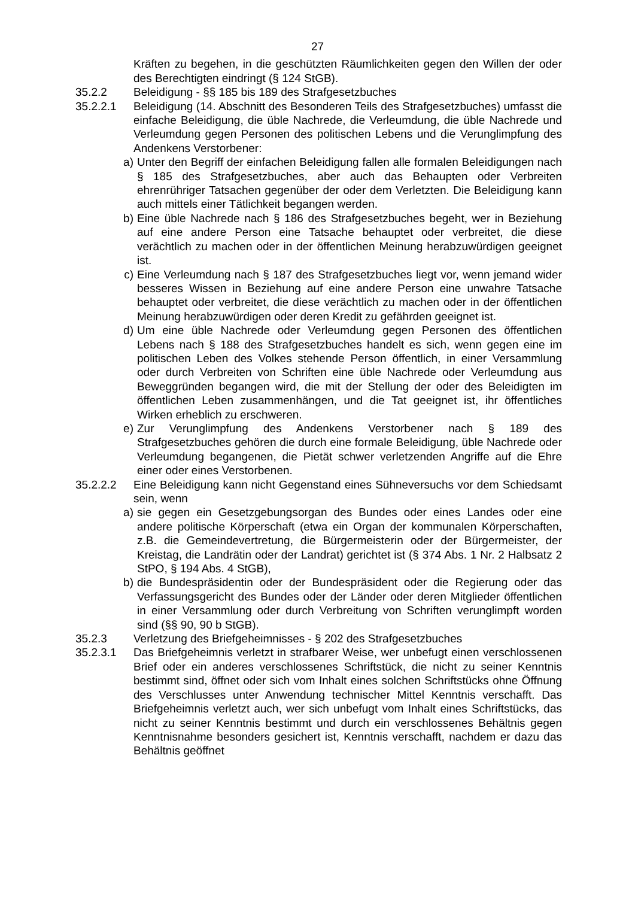27
Kräften zu begehen, in die geschützten Räumlichkeiten gegen den Willen der oder des Berechtigten eindringt (§ 124 StGB).
35.2.2 Beleidigung - §§ 185 bis 189 des Strafgesetzbuches
35.2.2.1 Beleidigung (14. Abschnitt des Besonderen Teils des Strafgesetzbuches) umfasst die einfache Beleidigung, die üble Nachrede, die Verleumdung, die üble Nachrede und Verleumdung gegen Personen des politischen Lebens und die Verunglimpfung des Andenkens Verstorbener:
a) Unter den Begriff der einfachen Beleidigung fallen alle formalen Beleidigungen nach § 185 des Strafgesetzbuches, aber auch das Behaupten oder Verbreiten ehrenrühriger Tatsachen gegenüber der oder dem Verletzten. Die Beleidigung kann auch mittels einer Tätlichkeit begangen werden.
b) Eine üble Nachrede nach § 186 des Strafgesetzbuches begeht, wer in Beziehung auf eine andere Person eine Tatsache behauptet oder verbreitet, die diese verächtlich zu machen oder in der öffentlichen Meinung herabzuwürdigen geeignet ist.
c) Eine Verleumdung nach § 187 des Strafgesetzbuches liegt vor, wenn jemand wider besseres Wissen in Beziehung auf eine andere Person eine unwahre Tatsache behauptet oder verbreitet, die diese verächtlich zu machen oder in der öffentlichen Meinung herabzuwürdigen oder deren Kredit zu gefährden geeignet ist.
d) Um eine üble Nachrede oder Verleumdung gegen Personen des öffentlichen Lebens nach § 188 des Strafgesetzbuches handelt es sich, wenn gegen eine im politischen Leben des Volkes stehende Person öffentlich, in einer Versammlung oder durch Verbreiten von Schriften eine üble Nachrede oder Verleumdung aus Beweggründen begangen wird, die mit der Stellung der oder des Beleidigten im öffentlichen Leben zusammenhängen, und die Tat geeignet ist, ihr öffentliches Wirken erheblich zu erschweren.
e) Zur Verunglimpfung des Andenkens Verstorbener nach § 189 des Strafgesetzbuches gehören die durch eine formale Beleidigung, üble Nachrede oder Verleumdung begangenen, die Pietät schwer verletzenden Angriffe auf die Ehre einer oder eines Verstorbenen.
35.2.2.2 Eine Beleidigung kann nicht Gegenstand eines Sühneversuchs vor dem Schiedsamt sein, wenn
a) sie gegen ein Gesetzgebungsorgan des Bundes oder eines Landes oder eine andere politische Körperschaft (etwa ein Organ der kommunalen Körperschaften, z.B. die Gemeindevertretung, die Bürgermeisterin oder der Bürgermeister, der Kreistag, die Landrätin oder der Landrat) gerichtet ist (§ 374 Abs. 1 Nr. 2 Halbsatz 2 StPO, § 194 Abs. 4 StGB),
b) die Bundespräsidentin oder der Bundespräsident oder die Regierung oder das Verfassungsgericht des Bundes oder der Länder oder deren Mitglieder öffentlichen in einer Versammlung oder durch Verbreitung von Schriften verunglimpft worden sind (§§ 90, 90 b StGB).
35.2.3 Verletzung des Briefgeheimnisses - § 202 des Strafgesetzbuches
35.2.3.1 Das Briefgeheimnis verletzt in strafbarer Weise, wer unbefugt einen verschlossenen Brief oder ein anderes verschlossenes Schriftstück, die nicht zu seiner Kenntnis bestimmt sind, öffnet oder sich vom Inhalt eines solchen Schriftstücks ohne Öffnung des Verschlusses unter Anwendung technischer Mittel Kenntnis verschafft. Das Briefgeheimnis verletzt auch, wer sich unbefugt vom Inhalt eines Schriftstücks, das nicht zu seiner Kenntnis bestimmt und durch ein verschlossenes Behältnis gegen Kenntnisnahme besonders gesichert ist, Kenntnis verschafft, nachdem er dazu das Behältnis geöffnet